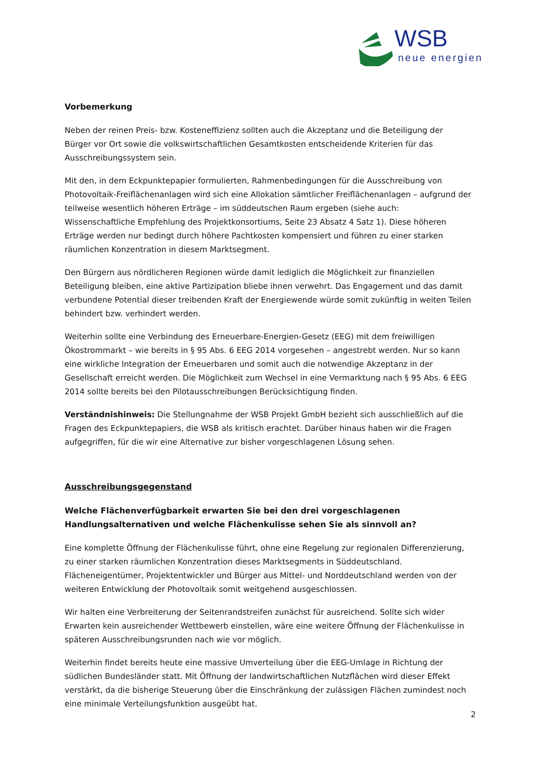WSB
neue energien
Vorbemerkung
Neben der reinen Preis- bzw. Kosteneffizienz sollten auch die Akzeptanz und die Beteiligung der Bürger vor Ort sowie die volkswirtschaftlichen Gesamtkosten entscheidende Kriterien für das Ausschreibungssystem sein.
Mit den, in dem Eckpunktepapier formulierten, Rahmenbedingungen für die Ausschreibung von Photovoltaik-Freiflächenanlagen wird sich eine Allokation sämtlicher Freiflächenanlagen – aufgrund der teilweise wesentlich höheren Erträge – im süddeutschen Raum ergeben (siehe auch: Wissenschaftliche Empfehlung des Projektkonsortiums, Seite 23 Absatz 4 Satz 1). Diese höheren Erträge werden nur bedingt durch höhere Pachtkosten kompensiert und führen zu einer starken räumlichen Konzentration in diesem Marktsegment.
Den Bürgern aus nördlicheren Regionen würde damit lediglich die Möglichkeit zur finanziellen Beteiligung bleiben, eine aktive Partizipation bliebe ihnen verwehrt. Das Engagement und das damit verbundene Potential dieser treibenden Kraft der Energiewende würde somit zukünftig in weiten Teilen behindert bzw. verhindert werden.
Weiterhin sollte eine Verbindung des Erneuerbare-Energien-Gesetz (EEG) mit dem freiwilligen Ökostrommarkt – wie bereits in § 95 Abs. 6 EEG 2014 vorgesehen – angestrebt werden. Nur so kann eine wirkliche Integration der Erneuerbaren und somit auch die notwendige Akzeptanz in der Gesellschaft erreicht werden. Die Möglichkeit zum Wechsel in eine Vermarktung nach § 95 Abs. 6 EEG 2014 sollte bereits bei den Pilotausschreibungen Berücksichtigung finden.
Verständnishinweis: Die Stellungnahme der WSB Projekt GmbH bezieht sich ausschließlich auf die Fragen des Eckpunktepapiers, die WSB als kritisch erachtet. Darüber hinaus haben wir die Fragen aufgegriffen, für die wir eine Alternative zur bisher vorgeschlagenen Lösung sehen.
Ausschreibungsgegenstand
Welche Flächenverfügbarkeit erwarten Sie bei den drei vorgeschlagenen Handlungsalternativen und welche Flächenkulisse sehen Sie als sinnvoll an?
Eine komplette Öffnung der Flächenkulisse führt, ohne eine Regelung zur regionalen Differenzierung, zu einer starken räumlichen Konzentration dieses Marktsegments in Süddeutschland. Flächeneigentümer, Projektentwickler und Bürger aus Mittel- und Norddeutschland werden von der weiteren Entwicklung der Photovoltaik somit weitgehend ausgeschlossen.
Wir halten eine Verbreiterung der Seitenrandstreifen zunächst für ausreichend. Sollte sich wider Erwarten kein ausreichender Wettbewerb einstellen, wäre eine weitere Öffnung der Flächenkulisse in späteren Ausschreibungsrunden nach wie vor möglich.
Weiterhin findet bereits heute eine massive Umverteilung über die EEG-Umlage in Richtung der südlichen Bundesländer statt. Mit Öffnung der landwirtschaftlichen Nutzflächen wird dieser Effekt verstärkt, da die bisherige Steuerung über die Einschränkung der zulässigen Flächen zumindest noch eine minimale Verteilungsfunktion ausgeübt hat.
2